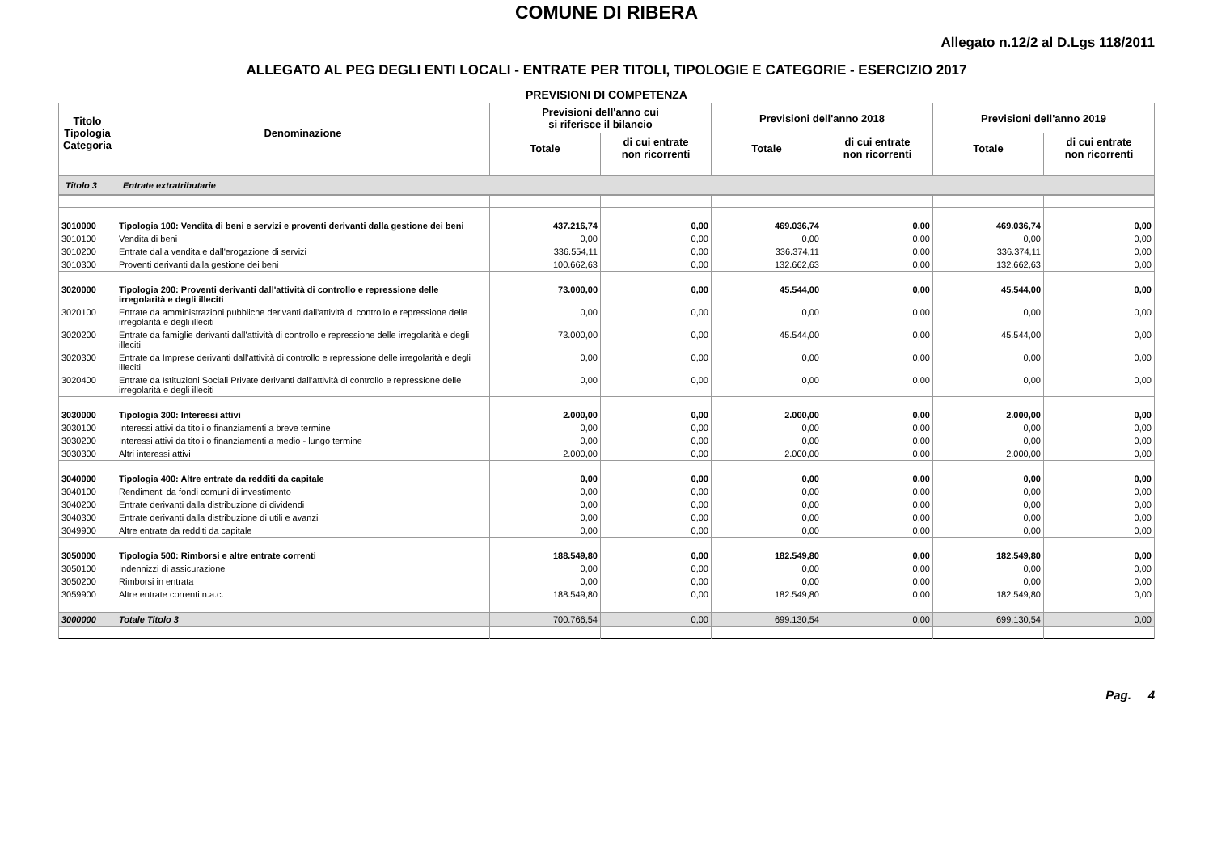COMUNE DI RIBERA
Allegato n.12/2 al D.Lgs 118/2011
ALLEGATO AL PEG DEGLI ENTI LOCALI - ENTRATE PER TITOLI, TIPOLOGIE E CATEGORIE - ESERCIZIO 2017
PREVISIONI DI COMPETENZA
| Titolo Tipologia Categoria | Denominazione | Previsioni dell'anno cui si riferisce il bilancio | | Previsioni dell'anno 2018 | | Previsioni dell'anno 2019 | |
| --- | --- | --- | --- | --- | --- | --- | --- |
| | | Totale | di cui entrate non ricorrenti | Totale | di cui entrate non ricorrenti | Totale | di cui entrate non ricorrenti |
| Titolo 3 | Entrate extratributarie | | | | | | |
| 3010000 | Tipologia 100: Vendita di beni e servizi e proventi derivanti dalla gestione dei beni | 437.216,74 | 0,00 | 469.036,74 | 0,00 | 469.036,74 | 0,00 |
| 3010100 | Vendita di beni | 0,00 | 0,00 | 0,00 | 0,00 | 0,00 | 0,00 |
| 3010200 | Entrate dalla vendita e dall'erogazione di servizi | 336.554,11 | 0,00 | 336.374,11 | 0,00 | 336.374,11 | 0,00 |
| 3010300 | Proventi derivanti dalla gestione dei beni | 100.662,63 | 0,00 | 132.662,63 | 0,00 | 132.662,63 | 0,00 |
| 3020000 | Tipologia 200: Proventi derivanti dall'attività di controllo e repressione delle irregolarità e degli illeciti | 73.000,00 | 0,00 | 45.544,00 | 0,00 | 45.544,00 | 0,00 |
| 3020100 | Entrate da amministrazioni pubbliche derivanti dall'attività di controllo e repressione delle irregolarità e degli illeciti | 0,00 | 0,00 | 0,00 | 0,00 | 0,00 | 0,00 |
| 3020200 | Entrate da famiglie derivanti dall'attività di controllo e repressione delle irregolarità e degli illeciti | 73.000,00 | 0,00 | 45.544,00 | 0,00 | 45.544,00 | 0,00 |
| 3020300 | Entrate da Imprese derivanti dall'attività di controllo e repressione delle irregolarità e degli illeciti | 0,00 | 0,00 | 0,00 | 0,00 | 0,00 | 0,00 |
| 3020400 | Entrate da Istituzioni Sociali Private derivanti dall'attività di controllo e repressione delle irregolarità e degli illeciti | 0,00 | 0,00 | 0,00 | 0,00 | 0,00 | 0,00 |
| 3030000 | Tipologia 300: Interessi attivi | 2.000,00 | 0,00 | 2.000,00 | 0,00 | 2.000,00 | 0,00 |
| 3030100 | Interessi attivi da titoli o finanziamenti a breve termine | 0,00 | 0,00 | 0,00 | 0,00 | 0,00 | 0,00 |
| 3030200 | Interessi attivi da titoli o finanziamenti a medio - lungo termine | 0,00 | 0,00 | 0,00 | 0,00 | 0,00 | 0,00 |
| 3030300 | Altri interessi attivi | 2.000,00 | 0,00 | 2.000,00 | 0,00 | 2.000,00 | 0,00 |
| 3040000 | Tipologia 400: Altre entrate da redditi da capitale | 0,00 | 0,00 | 0,00 | 0,00 | 0,00 | 0,00 |
| 3040100 | Rendimenti da fondi comuni di investimento | 0,00 | 0,00 | 0,00 | 0,00 | 0,00 | 0,00 |
| 3040200 | Entrate derivanti dalla distribuzione di dividendi | 0,00 | 0,00 | 0,00 | 0,00 | 0,00 | 0,00 |
| 3040300 | Entrate derivanti dalla distribuzione di utili e avanzi | 0,00 | 0,00 | 0,00 | 0,00 | 0,00 | 0,00 |
| 3049900 | Altre entrate da redditi da capitale | 0,00 | 0,00 | 0,00 | 0,00 | 0,00 | 0,00 |
| 3050000 | Tipologia 500: Rimborsi e altre entrate correnti | 188.549,80 | 0,00 | 182.549,80 | 0,00 | 182.549,80 | 0,00 |
| 3050100 | Indennizzi di assicurazione | 0,00 | 0,00 | 0,00 | 0,00 | 0,00 | 0,00 |
| 3050200 | Rimborsi in entrata | 0,00 | 0,00 | 0,00 | 0,00 | 0,00 | 0,00 |
| 3059900 | Altre entrate correnti n.a.c. | 188.549,80 | 0,00 | 182.549,80 | 0,00 | 182.549,80 | 0,00 |
| 3000000 | Totale Titolo 3 | 700.766,54 | 0,00 | 699.130,54 | 0,00 | 699.130,54 | 0,00 |
Pag. 4